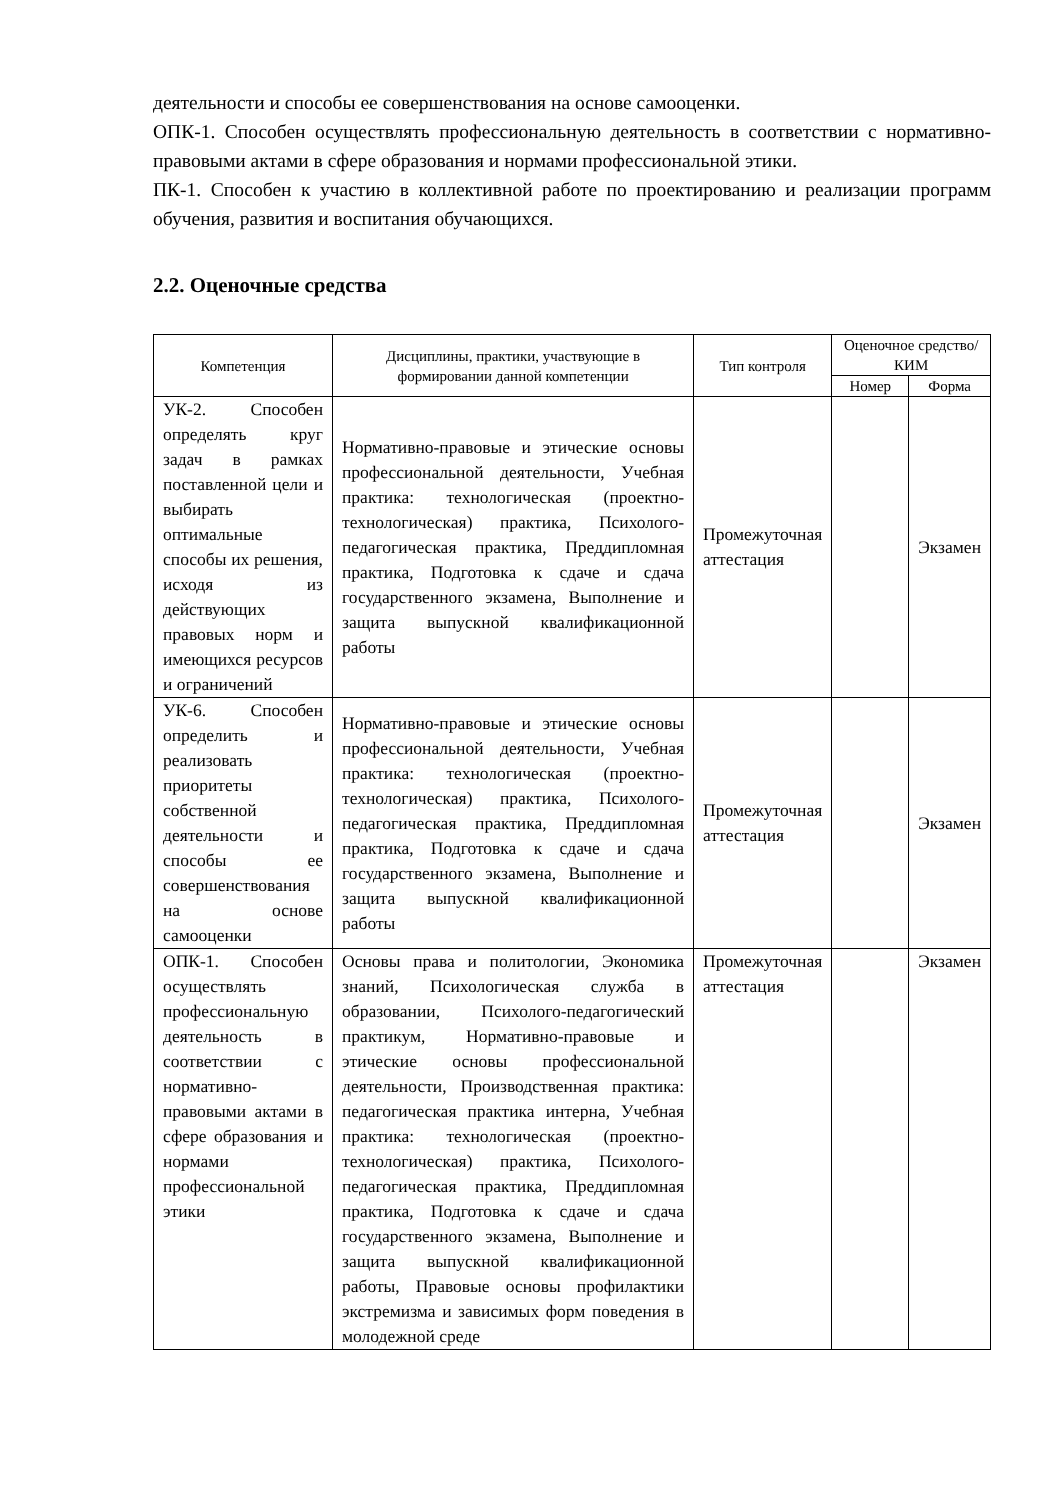деятельности и способы ее совершенствования на основе самооценки.
ОПК-1. Способен осуществлять профессиональную деятельность в соответствии с нормативно-правовыми актами в сфере образования и нормами профессиональной этики.
ПК-1. Способен к участию в коллективной работе по проектированию и реализации программ обучения, развития и воспитания обучающихся.
2.2. Оценочные средства
| Компетенция | Дисциплины, практики, участвующие в формировании данной компетенции | Тип контроля | Оценочное средство/КИМ | |
| --- | --- | --- | --- | --- |
| | | | Номер | Форма |
| УК-2. Способен определять круг задач в рамках поставленной цели и выбирать оптимальные способы их решения, исходя из действующих правовых норм и имеющихся ресурсов и ограничений | Нормативно-правовые и этические основы профессиональной деятельности, Учебная практика: технологическая (проектно-технологическая) практика, Психолого-педагогическая практика, Преддипломная практика, Подготовка к сдаче и сдача государственного экзамена, Выполнение и защита выпускной квалификационной работы | Промежуточная аттестация | | Экзамен |
| УК-6. Способен определить и реализовать приоритеты собственной деятельности и способы ее совершенствования на основе самооценки | Нормативно-правовые и этические основы профессиональной деятельности, Учебная практика: технологическая (проектно-технологическая) практика, Психолого-педагогическая практика, Преддипломная практика, Подготовка к сдаче и сдача государственного экзамена, Выполнение и защита выпускной квалификационной работы | Промежуточная аттестация | | Экзамен |
| ОПК-1. Способен осуществлять профессиональную деятельность в соответствии с нормативно-правовыми актами в сфере образования и нормами профессиональной этики | Основы права и политологии, Экономика знаний, Психологическая служба в образовании, Психолого-педагогический практикум, Нормативно-правовые и этические основы профессиональной деятельности, Производственная практика: педагогическая практика интерна, Учебная практика: технологическая (проектно-технологическая) практика, Психолого-педагогическая практика, Преддипломная практика, Подготовка к сдаче и сдача государственного экзамена, Выполнение и защита выпускной квалификационной работы, Правовые основы профилактики экстремизма и зависимых форм поведения в молодежной среде | Промежуточная аттестация | | Экзамен |